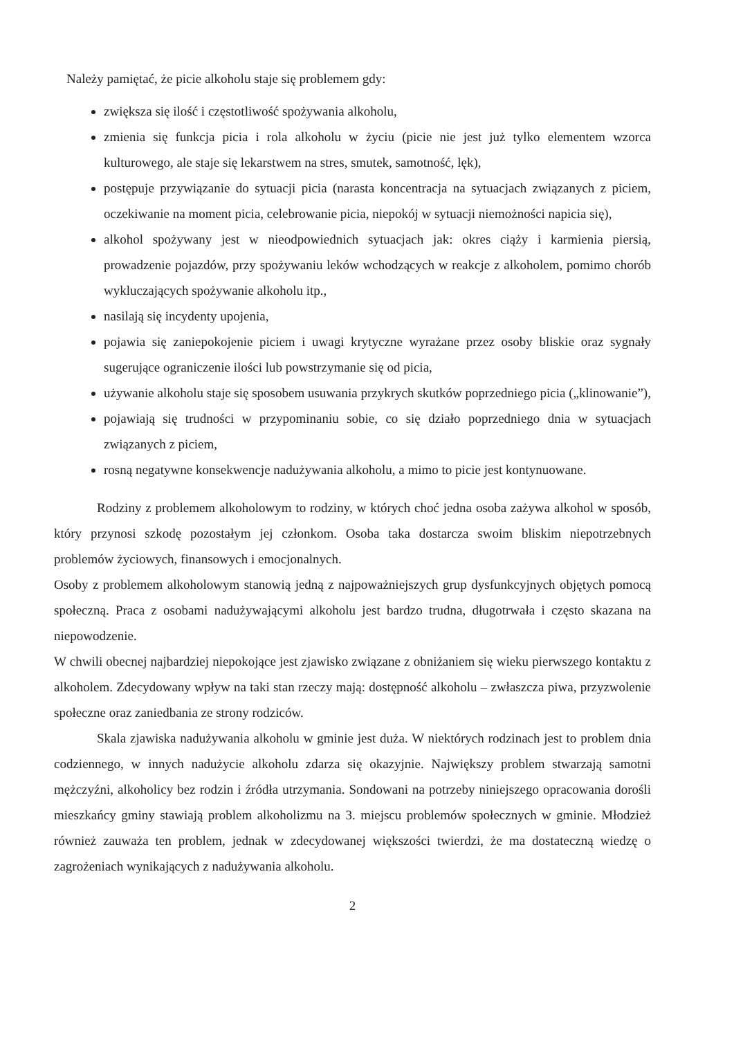Należy pamiętać, że picie alkoholu staje się problemem gdy:
zwiększa się ilość i częstotliwość spożywania alkoholu,
zmienia się funkcja picia i rola alkoholu w życiu (picie nie jest już tylko elementem wzorca kulturowego, ale staje się lekarstwem na stres, smutek, samotność, lęk),
postępuje przywiązanie do sytuacji picia (narasta koncentracja na sytuacjach związanych z piciem, oczekiwanie na moment picia, celebrowanie picia, niepokój w sytuacji niemożności napicia się),
alkohol spożywany jest w nieodpowiednich sytuacjach jak: okres ciąży i karmienia piersią, prowadzenie pojazdów, przy spożywaniu leków wchodzących w reakcje z alkoholem, pomimo chorób wykluczających spożywanie alkoholu itp.,
nasilają się incydenty upojenia,
pojawia się zaniepokojenie piciem i uwagi krytyczne wyrażane przez osoby bliskie oraz sygnały sugerujące ograniczenie ilości lub powstrzymanie się od picia,
używanie alkoholu staje się sposobem usuwania przykrych skutków poprzedniego picia („klinowanie”),
pojawiają się trudności w przypominaniu sobie, co się działo poprzedniego dnia w sytuacjach związanych z piciem,
rosną negatywne konsekwencje nadużywania alkoholu, a mimo to picie jest kontynuowane.
Rodziny z problemem alkoholowym to rodziny, w których choć jedna osoba zażywa alkohol w sposób, który przynosi szkodę pozostałym jej członkom. Osoba taka dostarcza swoim bliskim niepotrzebnych problemów życiowych, finansowych i emocjonalnych.
Osoby z problemem alkoholowym stanowią jedną z najpoważniejszych grup dysfunkcyjnych objętych pomocą społeczną. Praca z osobami nadużywającymi alkoholu jest bardzo trudna, długotrwała i często skazana na niepowodzenie.
W chwili obecnej najbardziej niepokojące jest zjawisko związane z obniżaniem się wieku pierwszego kontaktu z alkoholem. Zdecydowany wpływ na taki stan rzeczy mają: dostępność alkoholu – zwłaszcza piwa, przyzwolenie społeczne oraz zaniedbania ze strony rodziców.
Skala zjawiska nadużywania alkoholu w gminie jest duża. W niektórych rodzinach jest to problem dnia codziennego, w innych nadużycie alkoholu zdarza się okazyjnie. Największy problem stwarzają samotni mężczyźni, alkoholicy bez rodzin i źródła utrzymania. Sondowani na potrzeby niniejszego opracowania dorośli mieszkańcy gminy stawiają problem alkoholizmu na 3. miejscu problemów społecznych w gminie. Młodzież również zauważa ten problem, jednak w zdecydowanej większości twierdzi, że ma dostateczną wiedzę o zagrożeniach wynikających z nadużywania alkoholu.
2